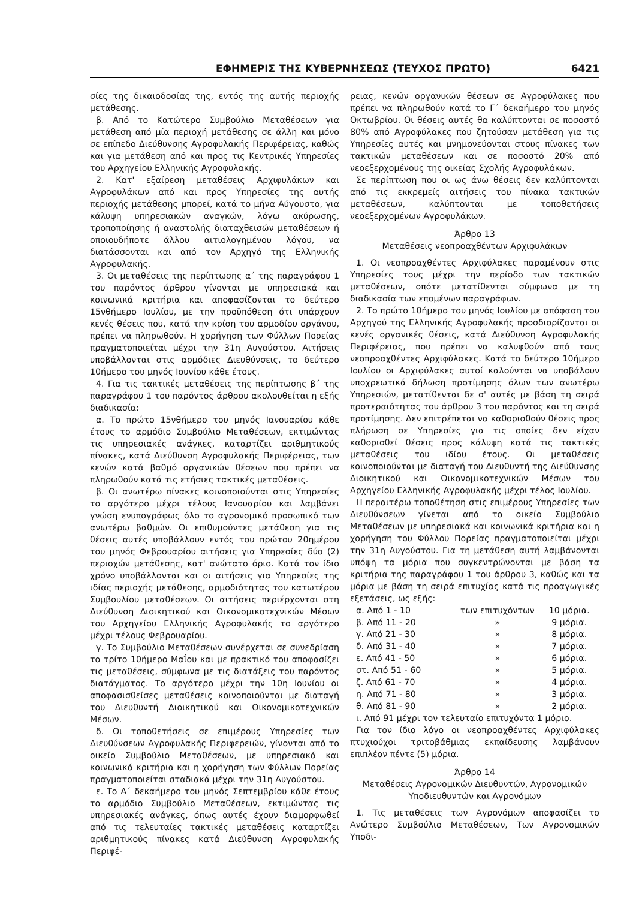ΕΦΗΜΕΡΙΣ ΤΗΣ ΚΥΒΕΡΝΗΣΕΩΣ (ΤΕΥΧΟΣ ΠΡΩΤΟ) 6421
σίες της δικαιοδοσίας της, εντός της αυτής περιοχής μετάθεσης.
β. Από το Κατώτερο Συμβούλιο Μεταθέσεων για μετάθεση από μία περιοχή μετάθεσης σε άλλη και μόνο σε επίπεδο Διεύθυνσης Αγροφυλακής Περιφέρειας, καθώς και για μετάθεση από και προς τις Κεντρικές Υπηρεσίες του Αρχηγείου Ελληνικής Αγροφυλακής.
2. Κατ' εξαίρεση μεταθέσεις Αρχιφυλάκων και Αγροφυλάκων από και προς Υπηρεσίες της αυτής περιοχής μετάθεσης μπορεί, κατά το μήνα Αύγουστο, για κάλυψη υπηρεσιακών αναγκών, λόγω ακύρωσης, τροποποίησης ή αναστολής διαταχθεισών μεταθέσεων ή οποιουδήποτε άλλου αιτιολογημένου λόγου, να διατάσσονται και από τον Αρχηγό της Ελληνικής Αγροφυλακής.
3. Οι μεταθέσεις της περίπτωσης α΄ της παραγράφου 1 του παρόντος άρθρου γίνονται με υπηρεσιακά και κοινωνικά κριτήρια και αποφασίζονται το δεύτερο 15νθήμερο Ιουλίου, με την προϋπόθεση ότι υπάρχουν κενές θέσεις που, κατά την κρίση του αρμοδίου οργάνου, πρέπει να πληρωθούν. Η χορήγηση των Φύλλων Πορείας πραγματοποιείται μέχρι την 31η Αυγούστου. Αιτήσεις υποβάλλονται στις αρμόδιες Διευθύνσεις, το δεύτερο 10ήμερο του μηνός Ιουνίου κάθε έτους.
4. Για τις τακτικές μεταθέσεις της περίπτωσης β΄ της παραγράφου 1 του παρόντος άρθρου ακολουθείται η εξής διαδικασία:
α. Το πρώτο 15νθήμερο του μηνός Ιανουαρίου κάθε έτους το αρμόδιο Συμβούλιο Μεταθέσεων, εκτιμώντας τις υπηρεσιακές ανάγκες, καταρτίζει αριθμητικούς πίνακες, κατά Διεύθυνση Αγροφυλακής Περιφέρειας, των κενών κατά βαθμό οργανικών θέσεων που πρέπει να πληρωθούν κατά τις ετήσιες τακτικές μεταθέσεις.
β. Οι ανωτέρω πίνακες κοινοποιούνται στις Υπηρεσίες το αργότερο μέχρι τέλους Ιανουαρίου και λαμβάνει γνώση ενυπογράφως όλο το αγρονομικό προσωπικό των ανωτέρω βαθμών. Οι επιθυμούντες μετάθεση για τις θέσεις αυτές υποβάλλουν εντός του πρώτου 20ημέρου του μηνός Φεβρουαρίου αιτήσεις για Υπηρεσίες δύο (2) περιοχών μετάθεσης, κατ' ανώτατο όριο. Κατά τον ίδιο χρόνο υποβάλλονται και οι αιτήσεις για Υπηρεσίες της ιδίας περιοχής μετάθεσης, αρμοδιότητας του κατωτέρου Συμβουλίου μεταθέσεων. Οι αιτήσεις περιέρχονται στη Διεύθυνση Διοικητικού και Οικονομικοτεχνικών Μέσων του Αρχηγείου Ελληνικής Αγροφυλακής το αργότερο μέχρι τέλους Φεβρουαρίου.
γ. Το Συμβούλιο Μεταθέσεων συνέρχεται σε συνεδρίαση το τρίτο 10ήμερο Μαΐου και με πρακτικό του αποφασίζει τις μεταθέσεις, σύμφωνα με τις διατάξεις του παρόντος διατάγματος. Το αργότερο μέχρι την 10η Ιουνίου οι αποφασισθείσες μεταθέσεις κοινοποιούνται με διαταγή του Διευθυντή Διοικητικού και Οικονομικοτεχνικών Μέσων.
δ. Οι τοποθετήσεις σε επιμέρους Υπηρεσίες των Διευθύνσεων Αγροφυλακής Περιφερειών, γίνονται από το οικείο Συμβούλιο Μεταθέσεων, με υπηρεσιακά και κοινωνικά κριτήρια και η χορήγηση των Φύλλων Πορείας πραγματοποιείται σταδιακά μέχρι την 31η Αυγούστου.
ε. Το Α΄ δεκαήμερο του μηνός Σεπτεμβρίου κάθε έτους το αρμόδιο Συμβούλιο Μεταθέσεων, εκτιμώντας τις υπηρεσιακές ανάγκες, όπως αυτές έχουν διαμορφωθεί από τις τελευταίες τακτικές μεταθέσεις καταρτίζει αριθμητικούς πίνακες κατά Διεύθυνση Αγροφυλακής Περιφέ-
ρειας, κενών οργανικών θέσεων σε Αγροφύλακες που πρέπει να πληρωθούν κατά το Γ΄ δεκαήμερο του μηνός Οκτωβρίου. Οι θέσεις αυτές θα καλύπτονται σε ποσοστό 80% από Αγροφύλακες που ζητούσαν μετάθεση για τις Υπηρεσίες αυτές και μνημονεύονται στους πίνακες των τακτικών μεταθέσεων και σε ποσοστό 20% από νεοεξερχομένους της οικείας Σχολής Αγροφυλάκων.
Σε περίπτωση που οι ως άνω θέσεις δεν καλύπτονται από τις εκκρεμείς αιτήσεις του πίνακα τακτικών μεταθέσεων, καλύπτονται με τοποθετήσεις νεοεξερχομένων Αγροφυλάκων.
Άρθρο 13
Μεταθέσεις νεοπροαχθέντων Αρχιφυλάκων
1. Οι νεοπροαχθέντες Αρχιφύλακες παραμένουν στις Υπηρεσίες τους μέχρι την περίοδο των τακτικών μεταθέσεων, οπότε μετατίθενται σύμφωνα με τη διαδικασία των επομένων παραγράφων.
2. Το πρώτο 10ήμερο του μηνός Ιουλίου με απόφαση του Αρχηγού της Ελληνικής Αγροφυλακής προσδιορίζονται οι κενές οργανικές θέσεις, κατά Διεύθυνση Αγροφυλακής Περιφέρειας, που πρέπει να καλυφθούν από τους νεοπροαχθέντες Αρχιφύλακες. Κατά το δεύτερο 10ήμερο Ιουλίου οι Αρχιφύλακες αυτοί καλούνται να υποβάλουν υποχρεωτικά δήλωση προτίμησης όλων των ανωτέρω Υπηρεσιών, μετατίθενται δε σ' αυτές με βάση τη σειρά προτεραιότητας του άρθρου 3 του παρόντος και τη σειρά προτίμησης. Δεν επιτρέπεται να καθορισθούν θέσεις προς πλήρωση σε Υπηρεσίες για τις οποίες δεν είχαν καθορισθεί θέσεις προς κάλυψη κατά τις τακτικές μεταθέσεις του ιδίου έτους. Οι μεταθέσεις κοινοποιούνται με διαταγή του Διευθυντή της Διεύθυνσης Διοικητικού και Οικονομικοτεχνικών Μέσων του Αρχηγείου Ελληνικής Αγροφυλακής μέχρι τέλος Ιουλίου.
Η περαιτέρω τοποθέτηση στις επιμέρους Υπηρεσίες των Διευθύνσεων γίνεται από το οικείο Συμβούλιο Μεταθέσεων με υπηρεσιακά και κοινωνικά κριτήρια και η χορήγηση του Φύλλου Πορείας πραγματοποιείται μέχρι την 31η Αυγούστου. Για τη μετάθεση αυτή λαμβάνονται υπόψη τα μόρια που συγκεντρώνονται με βάση τα κριτήρια της παραγράφου 1 του άρθρου 3, καθώς και τα μόρια με βάση τη σειρά επιτυχίας κατά τις προαγωγικές εξετάσεις, ως εξής:
| α. Από 1 - 10 | των επιτυχόντων | 10 μόρια. |
| β. Από 11 - 20 | » | 9 μόρια. |
| γ. Από 21 - 30 | » | 8 μόρια. |
| δ. Από 31 - 40 | » | 7 μόρια. |
| ε. Από 41 - 50 | » | 6 μόρια. |
| στ. Από 51 - 60 | » | 5 μόρια. |
| ζ. Από 61 - 70 | » | 4 μόρια. |
| η. Από 71 - 80 | » | 3 μόρια. |
| θ. Από 81 - 90 | » | 2 μόρια. |
ι. Από 91 μέχρι τον τελευταίο επιτυχόντα 1 μόριο.
Για τον ίδιο λόγο οι νεοπροαχθέντες Αρχιφύλακες πτυχιούχοι τριτοβάθμιας εκπαίδευσης λαμβάνουν επιπλέον πέντε (5) μόρια.
Άρθρο 14
Μεταθέσεις Αγρονομικών Διευθυντών, Αγρονομικών Υποδιευθυντών και Αγρονόμων
1. Τις μεταθέσεις των Αγρονόμων αποφασίζει το Ανώτερο Συμβούλιο Μεταθέσεων, Των Αγρονομικών Υποδι-